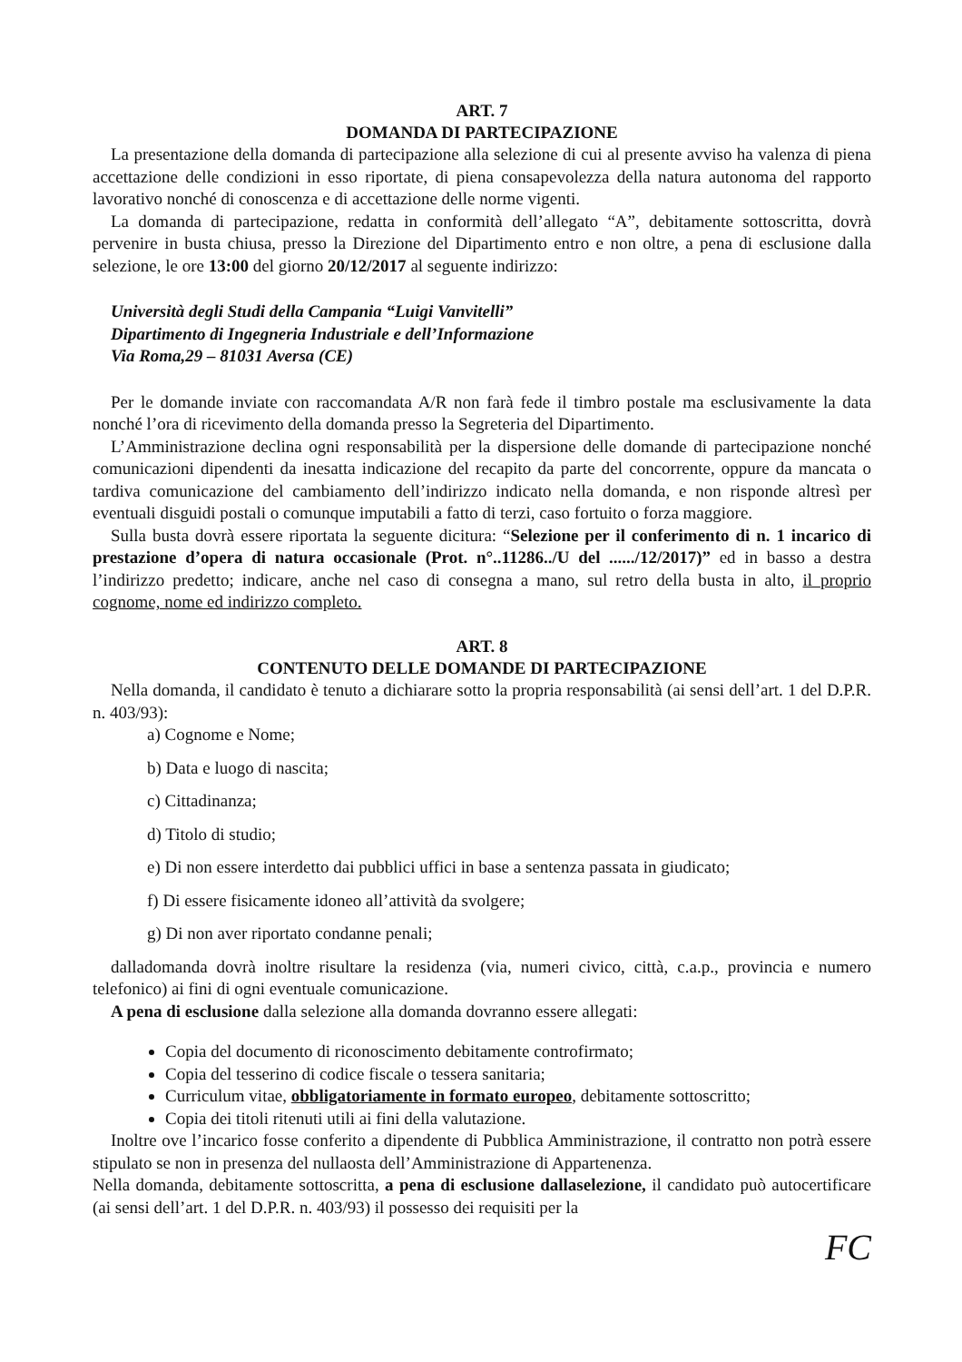ART. 7
DOMANDA DI PARTECIPAZIONE
La presentazione della domanda di partecipazione alla selezione di cui al presente avviso ha valenza di piena accettazione delle condizioni in esso riportate, di piena consapevolezza della natura autonoma del rapporto lavorativo nonché di conoscenza e di accettazione delle norme vigenti.
La domanda di partecipazione, redatta in conformità dell’allegato “A”, debitamente sottoscritta, dovrà pervenire in busta chiusa, presso la Direzione del Dipartimento entro e non oltre, a pena di esclusione dalla selezione, le ore 13:00 del giorno 20/12/2017 al seguente indirizzo:
Università degli Studi della Campania “Luigi Vanvitelli”
Dipartimento di Ingegneria Industriale e dell’Informazione
Via Roma,29 – 81031 Aversa (CE)
Per le domande inviate con raccomandata A/R non farà fede il timbro postale ma esclusivamente la data nonché l’ora di ricevimento della domanda presso la Segreteria del Dipartimento.
L’Amministrazione declina ogni responsabilità per la dispersione delle domande di partecipazione nonché comunicazioni dipendenti da inesatta indicazione del recapito da parte del concorrente, oppure da mancata o tardiva comunicazione del cambiamento dell’indirizzo indicato nella domanda, e non risponde altresì per eventuali disguidi postali o comunque imputabili a fatto di terzi, caso fortuito o forza maggiore.
Sulla busta dovrà essere riportata la seguente dicitura: “Selezione per il conferimento di n. 1 incarico di prestazione d’opera di natura occasionale (Prot. n°..11286../U del ....../12/2017)” ed in basso a destra l’indirizzo predetto; indicare, anche nel caso di consegna a mano, sul retro della busta in alto, il proprio cognome, nome ed indirizzo completo.
ART. 8
CONTENUTO DELLE DOMANDE DI PARTECIPAZIONE
Nella domanda, il candidato è tenuto a dichiarare sotto la propria responsabilità (ai sensi dell’art. 1 del D.P.R. n. 403/93):
a) Cognome e Nome;
b) Data e luogo di nascita;
c) Cittadinanza;
d) Titolo di studio;
e) Di non essere interdetto dai pubblici uffici in base a sentenza passata in giudicato;
f) Di essere fisicamente idoneo all’attività da svolgere;
g) Di non aver riportato condanne penali;
dalladomanda dovrà inoltre risultare la residenza (via, numeri civico, città, c.a.p., provincia e numero telefonico) ai fini di ogni eventuale comunicazione.
A pena di esclusione dalla selezione alla domanda dovranno essere allegati:
Copia del documento di riconoscimento debitamente controfirmato;
Copia del tesserino di codice fiscale o tessera sanitaria;
Curriculum vitae, obbligatoriamente in formato europeo, debitamente sottoscritto;
Copia dei titoli ritenuti utili ai fini della valutazione.
Inoltre ove l’incarico fosse conferito a dipendente di Pubblica Amministrazione, il contratto non potrà essere stipulato se non in presenza del nullaosta dell’Amministrazione di Appartenenza.
Nella domanda, debitamente sottoscritta, a pena di esclusione dallaselezione, il candidato può autocertificare (ai sensi dell’art. 1 del D.P.R. n. 403/93) il possesso dei requisiti per la
FC